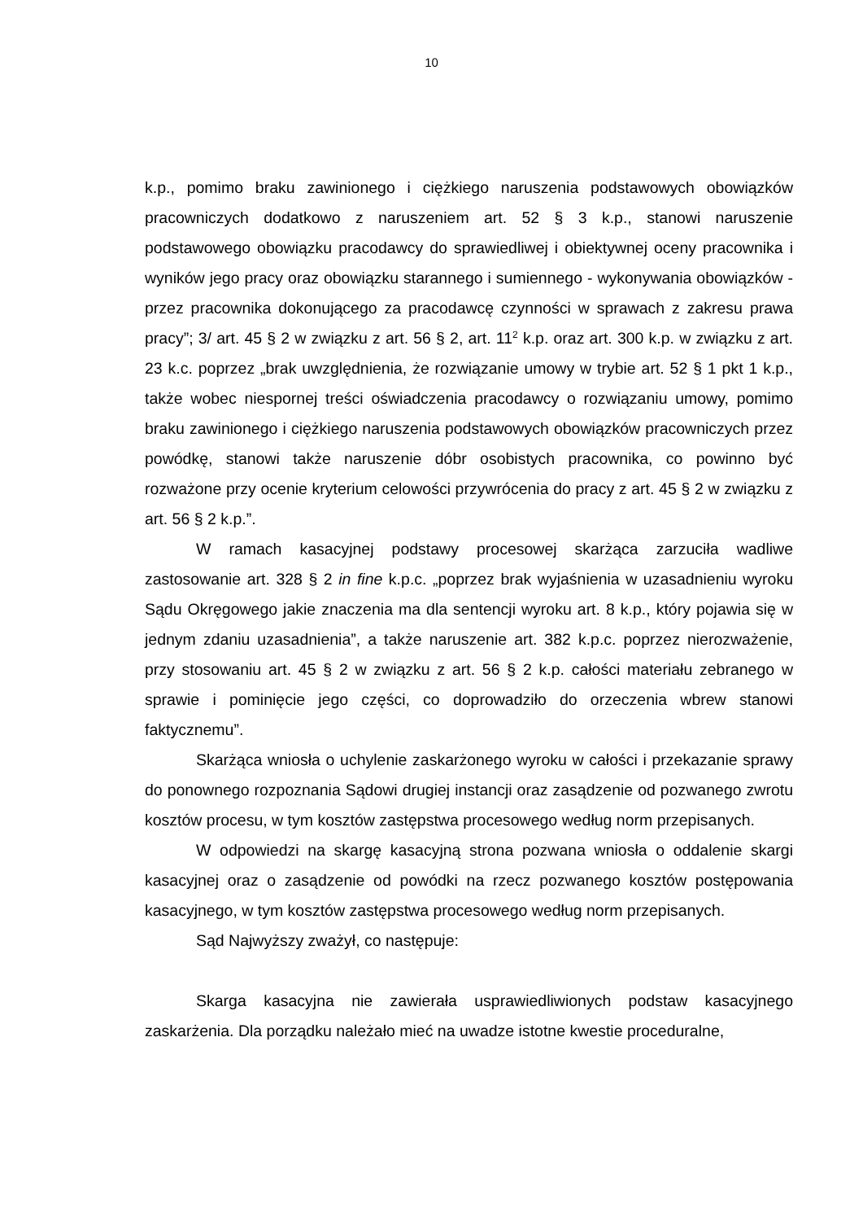10
k.p., pomimo braku zawinionego i ciężkiego naruszenia podstawowych obowiązków pracowniczych dodatkowo z naruszeniem art. 52 § 3 k.p., stanowi naruszenie podstawowego obowiązku pracodawcy do sprawiedliwej i obiektywnej oceny pracownika i wyników jego pracy oraz obowiązku starannego i sumiennego - wykonywania obowiązków - przez pracownika dokonującego za pracodawcę czynności w sprawach z zakresu prawa pracy”; 3/ art. 45 § 2 w związku z art. 56 § 2, art. 11<sup>2</sup> k.p. oraz art. 300 k.p. w związku z art. 23 k.c. poprzez „brak uwzględnienia, że rozwiązanie umowy w trybie art. 52 § 1 pkt 1 k.p., także wobec niespornej treści oświadczenia pracodawcy o rozwiązaniu umowy, pomimo braku zawinionego i ciężkiego naruszenia podstawowych obowiązków pracowniczych przez powódkę, stanowi także naruszenie dóbr osobistych pracownika, co powinno być rozważone przy ocenie kryterium celowości przywrócenia do pracy z art. 45 § 2 w związku z art. 56 § 2 k.p.”.
W ramach kasacyjnej podstawy procesowej skarżąca zarzuciła wadliwe zastosowanie art. 328 § 2 in fine k.p.c. „poprzez brak wyjaśnienia w uzasadnieniu wyroku Sądu Okręgowego jakie znaczenia ma dla sentencji wyroku art. 8 k.p., który pojawia się w jednym zdaniu uzasadnienia”, a także naruszenie art. 382 k.p.c. poprzez nierozważenie, przy stosowaniu art. 45 § 2 w związku z art. 56 § 2 k.p. całości materiału zebranego w sprawie i pominięcie jego części, co doprowadziło do orzeczenia wbrew stanowi faktycznemu”.
Skarżąca wniosła o uchylenie zaskarżonego wyroku w całości i przekazanie sprawy do ponownego rozpoznania Sądowi drugiej instancji oraz zasądzenie od pozwanego zwrotu kosztów procesu, w tym kosztów zastępstwa procesowego według norm przepisanych.
W odpowiedzi na skargę kasacyjną strona pozwana wniosła o oddalenie skargi kasacyjnej oraz o zasądzenie od powódki na rzecz pozwanego kosztów postępowania kasacyjnego, w tym kosztów zastępstwa procesowego według norm przepisanych.
Sąd Najwyższy zważył, co następuje:
Skarga kasacyjna nie zawierała usprawiedliwionych podstaw kasacyjnego zaskarżenia. Dla porządku należało mieć na uwadze istotne kwestie proceduralne,